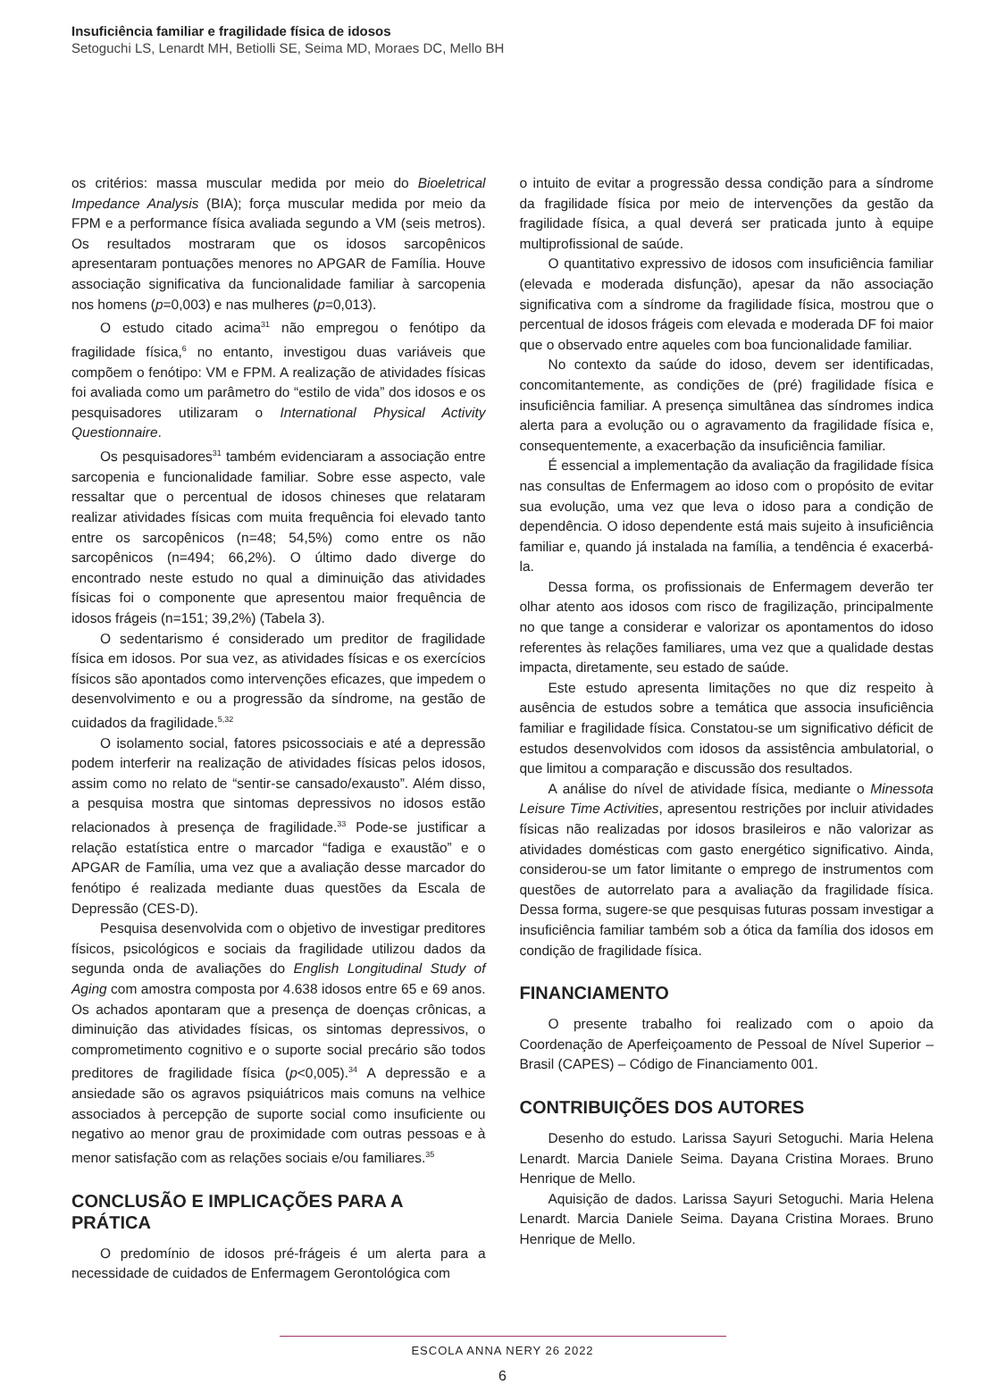Insuficiência familiar e fragilidade física de idosos
Setoguchi LS, Lenardt MH, Betiolli SE, Seima MD, Moraes DC, Mello BH
os critérios: massa muscular medida por meio do Bioeletrical Impedance Analysis (BIA); força muscular medida por meio da FPM e a performance física avaliada segundo a VM (seis metros). Os resultados mostraram que os idosos sarcopênicos apresentaram pontuações menores no APGAR de Família. Houve associação significativa da funcionalidade familiar à sarcopenia nos homens (p=0,003) e nas mulheres (p=0,013).
O estudo citado acima<sup>31</sup> não empregou o fenótipo da fragilidade física,<sup>6</sup> no entanto, investigou duas variáveis que compõem o fenótipo: VM e FPM. A realização de atividades físicas foi avaliada como um parâmetro do “estilo de vida” dos idosos e os pesquisadores utilizaram o International Physical Activity Questionnaire.
Os pesquisadores<sup>31</sup> também evidenciaram a associação entre sarcopenia e funcionalidade familiar. Sobre esse aspecto, vale ressaltar que o percentual de idosos chineses que relataram realizar atividades físicas com muita frequência foi elevado tanto entre os sarcopênicos (n=48; 54,5%) como entre os não sarcopênicos (n=494; 66,2%). O último dado diverge do encontrado neste estudo no qual a diminuição das atividades físicas foi o componente que apresentou maior frequência de idosos frágeis (n=151; 39,2%) (Tabela 3).
O sedentarismo é considerado um preditor de fragilidade física em idosos. Por sua vez, as atividades físicas e os exercícios físicos são apontados como intervenções eficazes, que impedem o desenvolvimento e ou a progressão da síndrome, na gestão de cuidados da fragilidade.<sup>5,32</sup>
O isolamento social, fatores psicossociais e até a depressão podem interferir na realização de atividades físicas pelos idosos, assim como no relato de “sentir-se cansado/exausto”. Além disso, a pesquisa mostra que sintomas depressivos no idosos estão relacionados à presença de fragilidade.<sup>33</sup> Pode-se justificar a relação estatística entre o marcador “fadiga e exaustão” e o APGAR de Família, uma vez que a avaliação desse marcador do fenótipo é realizada mediante duas questões da Escala de Depressão (CES-D).
Pesquisa desenvolvida com o objetivo de investigar preditores físicos, psicológicos e sociais da fragilidade utilizou dados da segunda onda de avaliações do English Longitudinal Study of Aging com amostra composta por 4.638 idosos entre 65 e 69 anos. Os achados apontaram que a presença de doenças crônicas, a diminuição das atividades físicas, os sintomas depressivos, o comprometimento cognitivo e o suporte social precário são todos preditores de fragilidade física (p<0,005).<sup>34</sup> A depressão e a ansiedade são os agravos psiquiátricos mais comuns na velhice associados à percepção de suporte social como insuficiente ou negativo ao menor grau de proximidade com outras pessoas e à menor satisfação com as relações sociais e/ou familiares.<sup>35</sup>
CONCLUSÃO E IMPLICAÇÕES PARA A PRÁTICA
O predomínio de idosos pré-frágeis é um alerta para a necessidade de cuidados de Enfermagem Gerontológica com
o intuito de evitar a progressão dessa condição para a síndrome da fragilidade física por meio de intervenções da gestão da fragilidade física, a qual deverá ser praticada junto à equipe multiprofissional de saúde.
O quantitativo expressivo de idosos com insuficiência familiar (elevada e moderada disfunção), apesar da não associação significativa com a síndrome da fragilidade física, mostrou que o percentual de idosos frágeis com elevada e moderada DF foi maior que o observado entre aqueles com boa funcionalidade familiar.
No contexto da saúde do idoso, devem ser identificadas, concomitantemente, as condições de (pré) fragilidade física e insuficiência familiar. A presença simultânea das síndromes indica alerta para a evolução ou o agravamento da fragilidade física e, consequentemente, a exacerbação da insuficiência familiar.
É essencial a implementação da avaliação da fragilidade física nas consultas de Enfermagem ao idoso com o propósito de evitar sua evolução, uma vez que leva o idoso para a condição de dependência. O idoso dependente está mais sujeito à insuficiência familiar e, quando já instalada na família, a tendência é exacerbá-la.
Dessa forma, os profissionais de Enfermagem deverão ter olhar atento aos idosos com risco de fragilização, principalmente no que tange a considerar e valorizar os apontamentos do idoso referentes às relações familiares, uma vez que a qualidade destas impacta, diretamente, seu estado de saúde.
Este estudo apresenta limitações no que diz respeito à ausência de estudos sobre a temática que associa insuficiência familiar e fragilidade física. Constatou-se um significativo déficit de estudos desenvolvidos com idosos da assistência ambulatorial, o que limitou a comparação e discussão dos resultados.
A análise do nível de atividade física, mediante o Minessota Leisure Time Activities, apresentou restrições por incluir atividades físicas não realizadas por idosos brasileiros e não valorizar as atividades domésticas com gasto energético significativo. Ainda, considerou-se um fator limitante o emprego de instrumentos com questões de autorrelato para a avaliação da fragilidade física. Dessa forma, sugere-se que pesquisas futuras possam investigar a insuficiência familiar também sob a ótica da família dos idosos em condição de fragilidade física.
FINANCIAMENTO
O presente trabalho foi realizado com o apoio da Coordenação de Aperfeiçoamento de Pessoal de Nível Superior – Brasil (CAPES) – Código de Financiamento 001.
CONTRIBUIÇÕES DOS AUTORES
Desenho do estudo. Larissa Sayuri Setoguchi. Maria Helena Lenardt. Marcia Daniele Seima. Dayana Cristina Moraes. Bruno Henrique de Mello.
Aquisição de dados. Larissa Sayuri Setoguchi. Maria Helena Lenardt. Marcia Daniele Seima. Dayana Cristina Moraes. Bruno Henrique de Mello.
ESCOLA ANNA NERY 26 2022
6